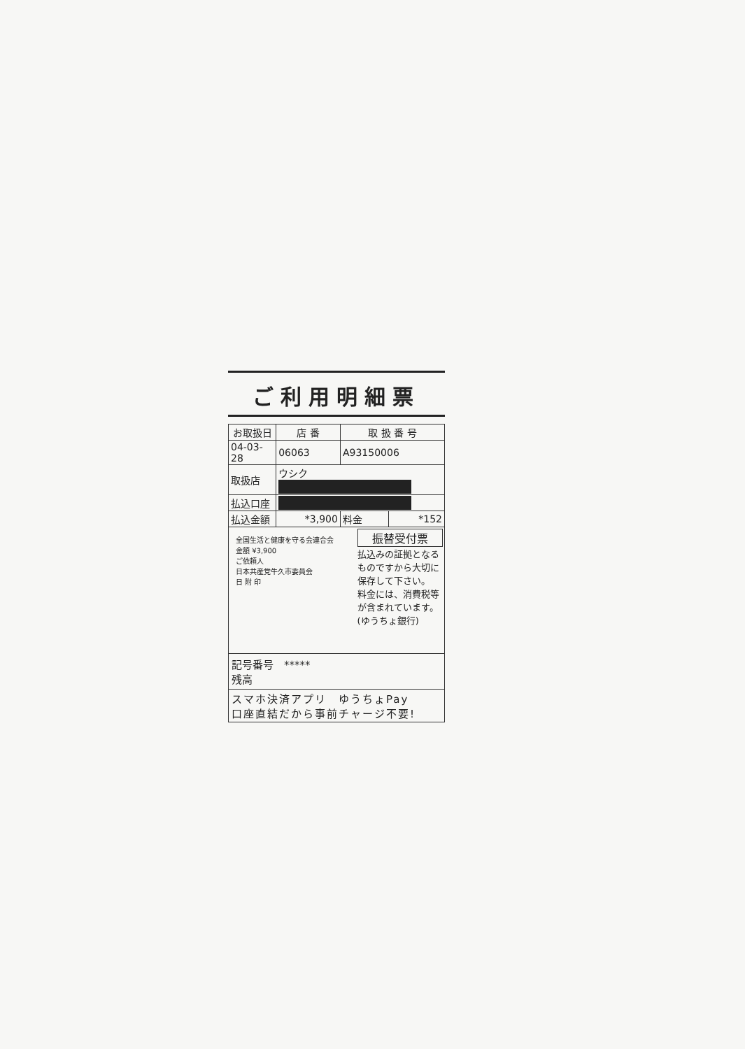ご利用明細票
| お取扱日 | 店 番 | 取 扱 番 号 | |
| --- | --- | --- | --- |
| 04-03-28 | 06063 | A93150006 | |
| 取扱店 | ウシク | | |
| 払込口座 | | | |
| 払込金額 | *3,900 | 料金 | *152 |
全国生活と健康を守る会連合会
金額 ¥3,900
ご依頼人
日本共産党牛久市委員会
日 附 印
振替受付票
払込みの証拠となるものですから大切に保存して下さい。
料金には、消費税等が含まれています。
(ゆうちょ銀行)
記号番号　*****
残高
スマホ決済アプリ　ゆうちょPay
口座直結だから事前チャージ不要!